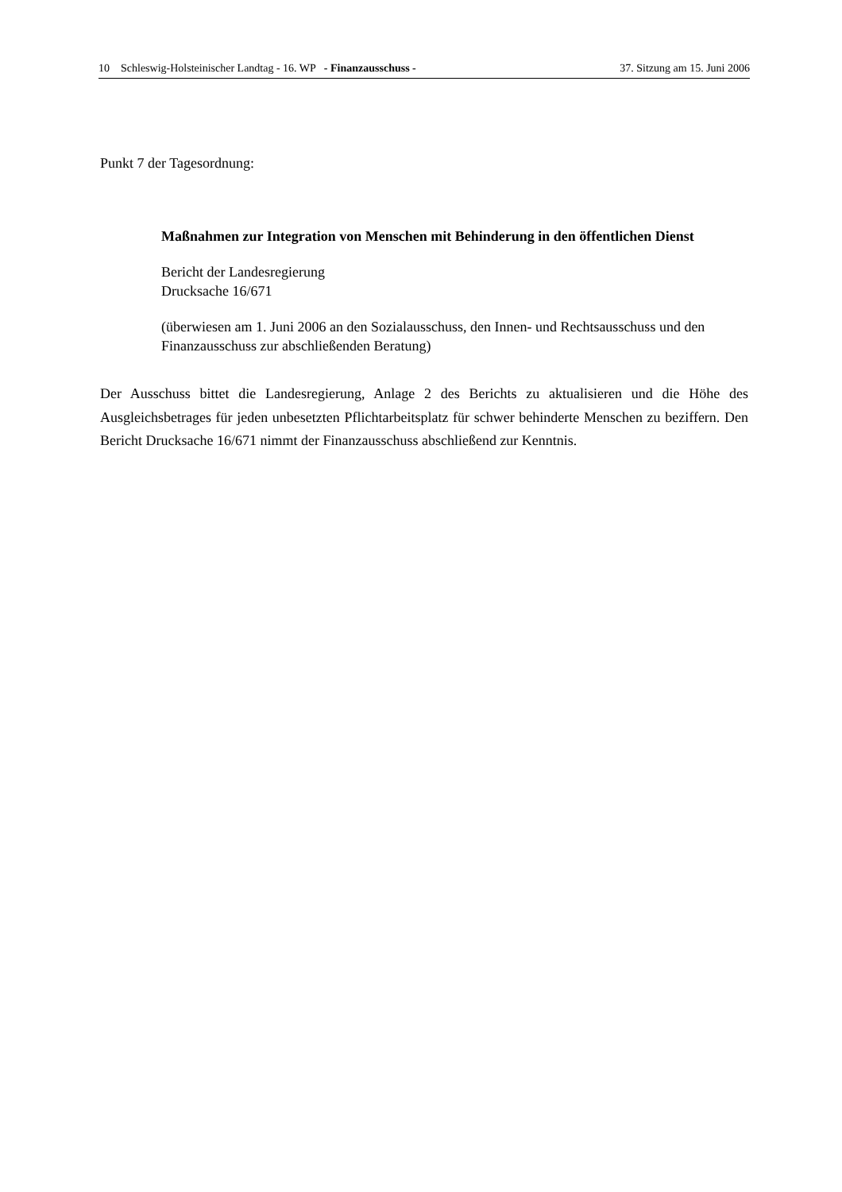10 Schleswig-Holsteinischer Landtag - 16. WP - Finanzausschuss - 37. Sitzung am 15. Juni 2006
Punkt 7 der Tagesordnung:
Maßnahmen zur Integration von Menschen mit Behinderung in den öffentlichen Dienst
Bericht der Landesregierung
Drucksache 16/671
(überwiesen am 1. Juni 2006 an den Sozialausschuss, den Innen- und Rechtsausschuss und den Finanzausschuss zur abschließenden Beratung)
Der Ausschuss bittet die Landesregierung, Anlage 2 des Berichts zu aktualisieren und die Höhe des Ausgleichsbetrages für jeden unbesetzten Pflichtarbeitsplatz für schwer behinderte Menschen zu beziffern. Den Bericht Drucksache 16/671 nimmt der Finanzausschuss abschließend zur Kenntnis.